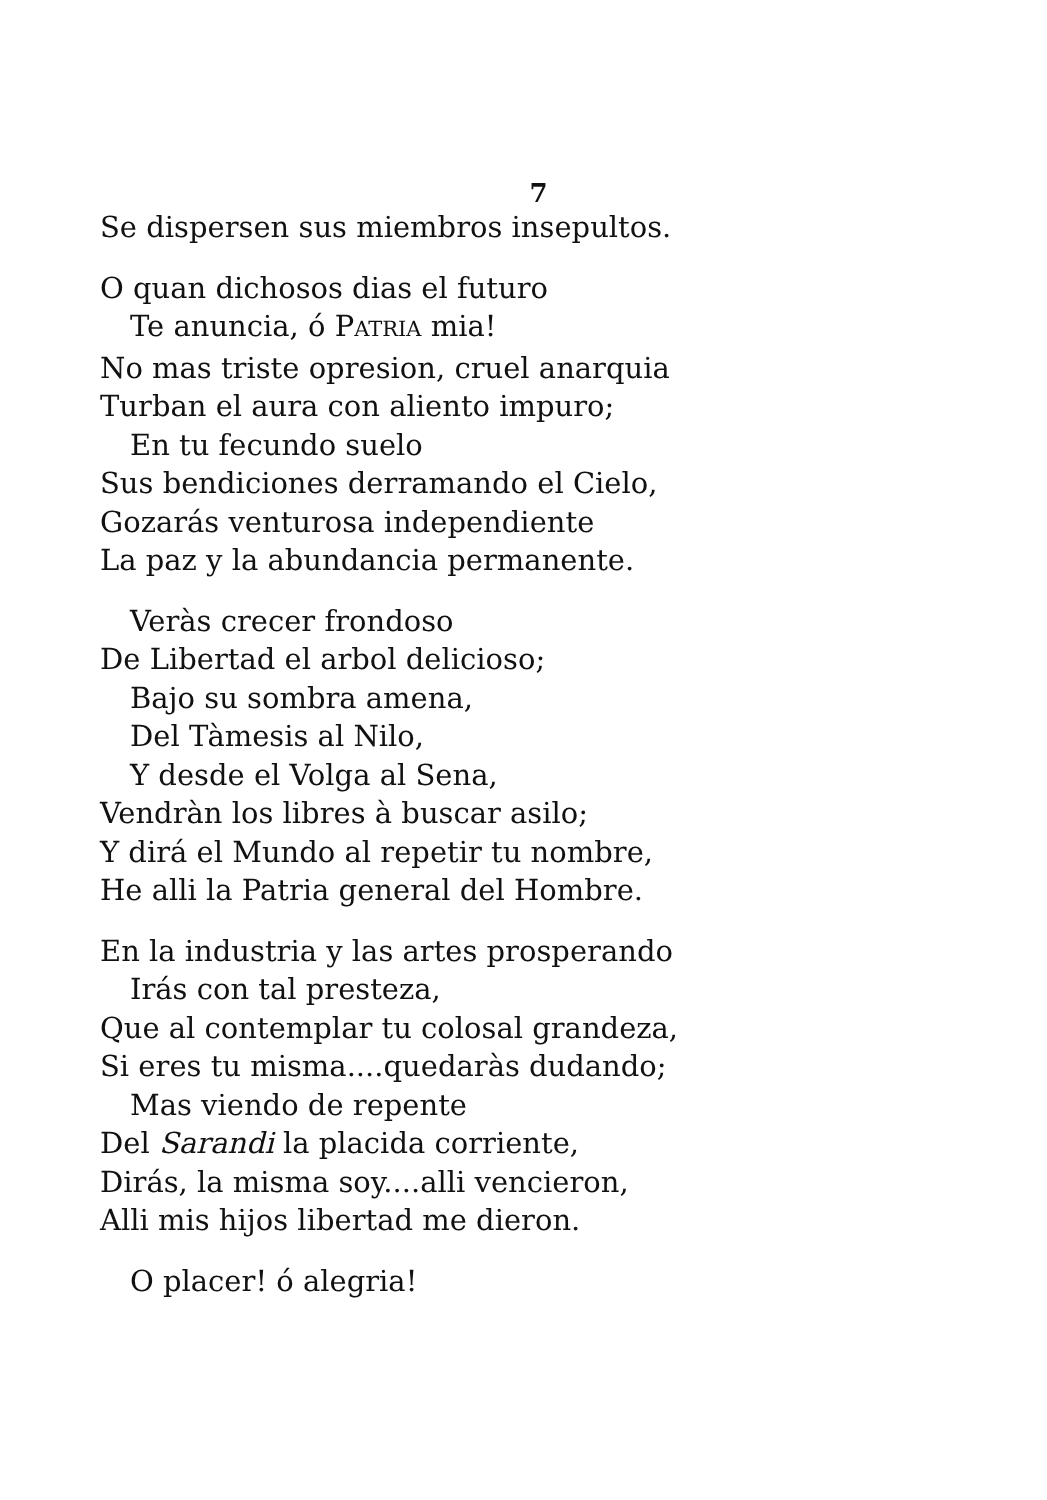7
Se dispersen sus miembros insepultos.
O quan dichosos dias el futuro
Te anuncia, ó PATRIA mia!
No mas triste opresion, cruel anarquia
Turban el aura con aliento impuro;
En tu fecundo suelo
Sus bendiciones derramando el Cielo,
Gozarás venturosa independiente
La paz y la abundancia permanente.
Veràs crecer frondoso
De Libertad el arbol delicioso;
Bajo su sombra amena,
Del Tàmesis al Nilo,
Y desde el Volga al Sena,
Vendràn los libres à buscar asilo;
Y dirá el Mundo al repetir tu nombre,
He alli la Patria general del Hombre.
En la industria y las artes prosperando
Irás con tal presteza,
Que al contemplar tu colosal grandeza,
Si eres tu misma....quedaràs dudando;
Mas viendo de repente
Del Sarandi la placida corriente,
Dirás, la misma soy....alli vencieron,
Alli mis hijos libertad me dieron.
O placer! ó alegria!